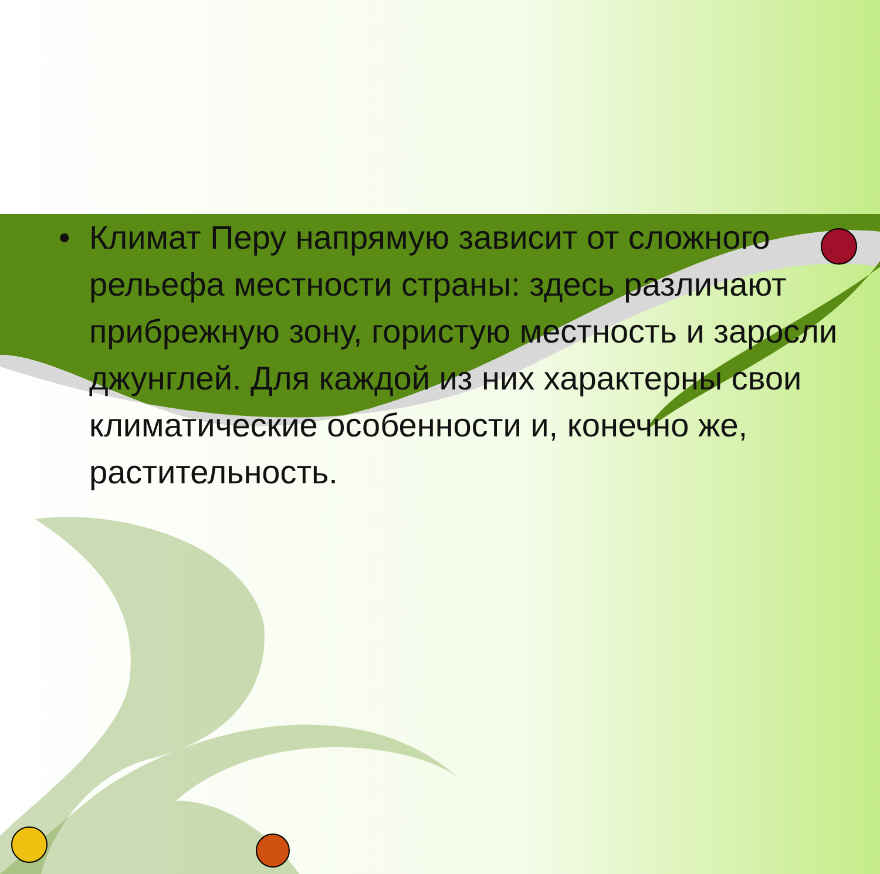• Климат Перу напрямую зависит от сложного рельефа местности страны: здесь различают прибрежную зону, гористую местность и заросли джунглей. Для каждой из них характерны свои климатические особенности и, конечно же, растительность.